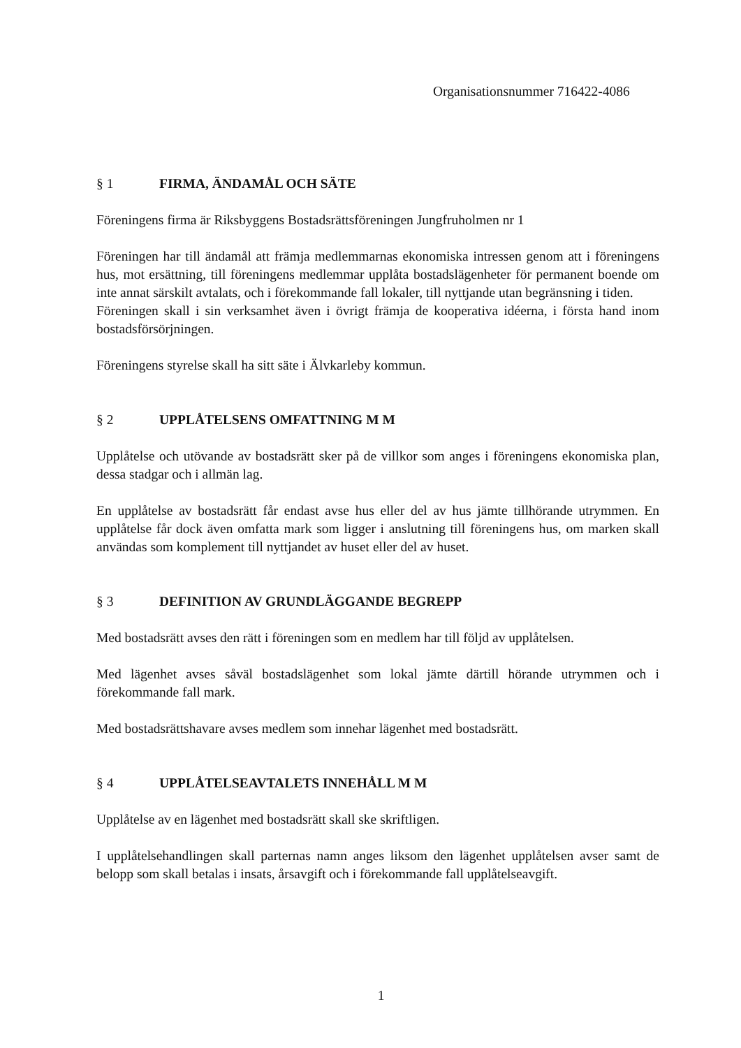Organisationsnummer 716422-4086
§ 1 FIRMA, ÄNDAMÅL OCH SÄTE
Föreningens firma är Riksbyggens Bostadsrättsföreningen Jungfruholmen nr 1
Föreningen har till ändamål att främja medlemmarnas ekonomiska intressen genom att i föreningens hus, mot ersättning, till föreningens medlemmar upplåta bostadslägenheter för permanent boende om inte annat särskilt avtalats, och i förekommande fall lokaler, till nyttjande utan begränsning i tiden.
Föreningen skall i sin verksamhet även i övrigt främja de kooperativa idéerna, i första hand inom bostadsförsörjningen.
Föreningens styrelse skall ha sitt säte i Älvkarleby kommun.
§ 2 UPPLÅTELSENS OMFATTNING M M
Upplåtelse och utövande av bostadsrätt sker på de villkor som anges i föreningens ekonomiska plan, dessa stadgar och i allmän lag.
En upplåtelse av bostadsrätt får endast avse hus eller del av hus jämte tillhörande utrymmen. En upplåtelse får dock även omfatta mark som ligger i anslutning till föreningens hus, om marken skall användas som komplement till nyttjandet av huset eller del av huset.
§ 3 DEFINITION AV GRUNDLÄGGANDE BEGREPP
Med bostadsrätt avses den rätt i föreningen som en medlem har till följd av upplåtelsen.
Med lägenhet avses såväl bostadslägenhet som lokal jämte därtill hörande utrymmen och i förekommande fall mark.
Med bostadsrättshavare avses medlem som innehar lägenhet med bostadsrätt.
§ 4 UPPLÅTELSEAVTALETS INNEHÅLL M M
Upplåtelse av en lägenhet med bostadsrätt skall ske skriftligen.
I upplåtelsehandlingen skall parternas namn anges liksom den lägenhet upplåtelsen avser samt de belopp som skall betalas i insats, årsavgift och i förekommande fall upplåtelseavgift.
1